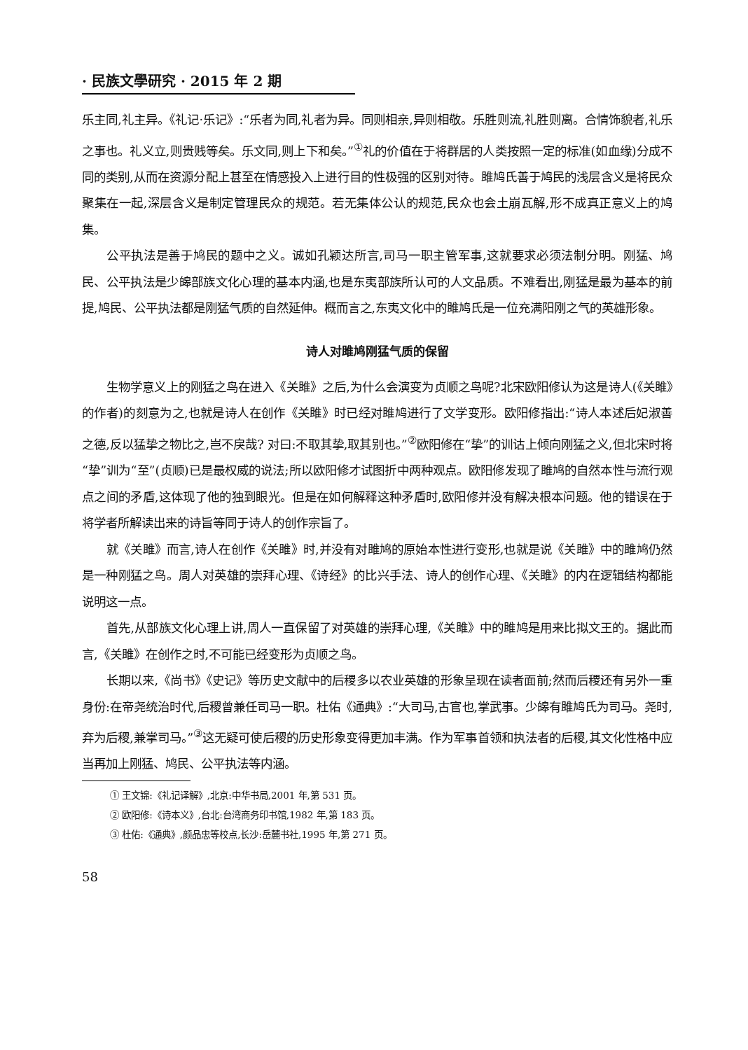· 民族文學研究 · 2015 年 2 期
乐主同,礼主异。《礼记·乐记》:“乐者为同,礼者为异。同则相亲,异则相敬。乐胜则流,礼胜则离。合情饰貌者,礼乐之事也。礼义立,则贵贱等矣。乐文同,则上下和矣。”<sup>①</sup>礼的价值在于将群居的人类按照一定的标准(如血缘)分成不同的类别,从而在资源分配上甚至在情感投入上进行目的性极强的区别对待。雎鸠氏善于鸠民的浅层含义是将民众聚集在一起,深层含义是制定管理民众的规范。若无集体公认的规范,民众也会土崩瓦解,形不成真正意义上的鸠集。
公平执法是善于鸠民的题中之义。诚如孔颖达所言,司马一职主管军事,这就要求必须法制分明。刚猛、鸠民、公平执法是少皞部族文化心理的基本内涵,也是东夷部族所认可的人文品质。不难看出,刚猛是最为基本的前提,鸠民、公平执法都是刚猛气质的自然延伸。概而言之,东夷文化中的雎鸠氏是一位充满阳刚之气的英雄形象。
诗人对雎鸠刚猛气质的保留
生物学意义上的刚猛之鸟在进入《关雎》之后,为什么会演变为贞顺之鸟呢?北宋欧阳修认为这是诗人(《关雎》的作者)的刻意为之,也就是诗人在创作《关雎》时已经对雎鸠进行了文学变形。欧阳修指出:“诗人本述后妃淑善之德,反以猛挚之物比之,岂不戾哉? 对曰:不取其挚,取其别也。”<sup>②</sup>欧阳修在“挚”的训诂上倾向刚猛之义,但北宋时将“挚”训为“至”(贞顺)已是最权威的说法;所以欧阳修才试图折中两种观点。欧阳修发现了雎鸠的自然本性与流行观点之间的矛盾,这体现了他的独到眼光。但是在如何解释这种矛盾时,欧阳修并没有解决根本问题。他的错误在于将学者所解读出来的诗旨等同于诗人的创作宗旨了。
就《关雎》而言,诗人在创作《关雎》时,并没有对雎鸠的原始本性进行变形,也就是说《关雎》中的雎鸠仍然是一种刚猛之鸟。周人对英雄的崇拜心理、《诗经》的比兴手法、诗人的创作心理、《关雎》的内在逻辑结构都能说明这一点。
首先,从部族文化心理上讲,周人一直保留了对英雄的崇拜心理,《关雎》中的雎鸠是用来比拟文王的。据此而言,《关雎》在创作之时,不可能已经变形为贞顺之鸟。
长期以来,《尚书》《史记》等历史文献中的后稷多以农业英雄的形象呈现在读者面前;然而后稷还有另外一重身份:在帝尧统治时代,后稷曾兼任司马一职。杜佑《通典》:“大司马,古官也,掌武事。少皞有雎鸠氏为司马。尧时,弃为后稷,兼掌司马。”<sup>③</sup>这无疑可使后稷的历史形象变得更加丰满。作为军事首领和执法者的后稷,其文化性格中应当再加上刚猛、鸠民、公平执法等内涵。
① 王文锦:《礼记译解》,北京:中华书局,2001 年,第 531 页。
② 欧阳修:《诗本义》,台北:台湾商务印书馆,1982 年,第 183 页。
③ 杜佑:《通典》,颜品忠等校点,长沙:岳麓书社,1995 年,第 271 页。
58